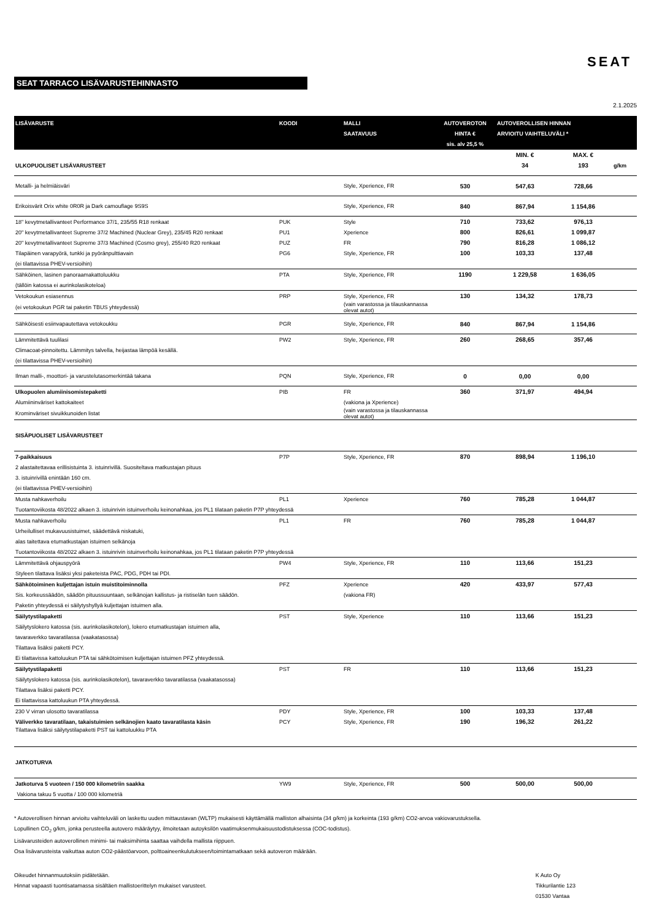SEAT
SEAT TARRACO LISÄVARUSTEHINNASTO
2.1.2025
| LISÄVARUSTE | KOODI | MALLI SAATAVUUS | AUTOVEROTON HINTA € sis. alv 25,5 % | AUTOVEROLLISEN HINNAN ARVIOITU VAIHTELUVÄLI * | | |
| --- | --- | --- | --- | --- | --- | --- |
| | | | | MIN. € | MAX. € | |
| ULKOPUOLISET LISÄVARUSTEET | | | | 34 | 193 | g/km |
| Metalli- ja helmiäisväri | | Style, Xperience, FR | 530 | 547,63 | 728,66 | |
| Erikoisvärit Orix white 0R0R ja Dark camouflage 9S9S | | Style, Xperience, FR | 840 | 867,94 | 1 154,86 | |
| 18" kevytmetallivanteet Performance 37/1, 235/55 R18 renkaat | PUK | Style | 710 | 733,62 | 976,13 | |
| 20" kevytmetallivanteet Supreme 37/2 Machined (Nuclear Grey), 235/45 R20 renkaat | PU1 | Xperience | 800 | 826,61 | 1 099,87 | |
| 20" kevytmetallivanteet Supreme 37/3 Machined (Cosmo grey), 255/40 R20 renkaat | PUZ | FR | 790 | 816,28 | 1 086,12 | |
| Tilapäinen varapyörä, tunkki ja pyöränpulttiavain | PG6 | Style, Xperience, FR | 100 | 103,33 | 137,48 | |
| (ei tilattavissa PHEV-versioihin) | | | | | | |
| Sähköinen, lasinen panoraamakattoluukku | PTA | Style, Xperience, FR | 1190 | 1 229,58 | 1 636,05 | |
| (tällöin katossa ei aurinkolasikoteloa) | | | | | | |
| Vetokoukun esiasennus | PRP | Style, Xperience, FR | 130 | 134,32 | 178,73 | |
| (ei vetokoukun PGR tai paketin TBUS yhteydessä) | | (vain varastossa ja tilauskannassa olevat autot) | | | | |
| Sähköisesti esiinvapautettava vetokoukku | PGR | Style, Xperience, FR | 840 | 867,94 | 1 154,86 | |
| Lämmitettävä tuulilasi | PW2 | Style, Xperience, FR | 260 | 268,65 | 357,46 | |
| Climacoat-pinnoitettu. Lämmitys talvella, heijastaa lämpöä kesällä. | | | | | | |
| (ei tilattavissa PHEV-versioihin) | | | | | | |
| Ilman malli-, moottori- ja varustelutasomerkintää takana | PQN | Style, Xperience, FR | 0 | 0,00 | 0,00 | |
| Ulkopuolen alumiinisomistepaketti | PIB | FR | 360 | 371,97 | 494,94 | |
| Alumiininväriset kattokaiteet | | (vakiona ja Xperience) | | | | |
| Krominväriset sivuikkunoiden listat | | (vain varastossa ja tilauskannassa olevat autot) | | | | |
| SISÄPUOLISET LISÄVARUSTEET | | | | | | |
| 7-paikkaisuus | P7P | Style, Xperience, FR | 870 | 898,94 | 1 196,10 | |
| 2 alastaitettavaa erillisistuinta 3. istuinrivillä. Suositeltava matkustajan pituus | | | | | | |
| 3. istuinrivillä enintään 160 cm. | | | | | | |
| (ei tilattavissa PHEV-versioihin) | | | | | | |
| Musta nahkaverhoilu | PL1 | Xperience | 760 | 785,28 | 1 044,87 | |
| Tuotantoviikosta 48/2022 alkaen 3. istuinrivin istuinverhoilu keinonahkaa, jos PL1 tilataan paketin P7P yhteydessä | | | | | | |
| Musta nahkaverhoilu | PL1 | FR | 760 | 785,28 | 1 044,87 | |
| Urheilulliset mukavuusistuimet, säädettävä niskatuki, | | | | | | |
| alas taitettava etumatkustajan istuimen selkänoja | | | | | | |
| Tuotantoviikosta 48/2022 alkaen 3. istuinrivin istuinverhoilu keinonahkaa, jos PL1 tilataan paketin P7P yhteydessä | | | | | | |
| Lämmitettävä ohjauspyörä | PW4 | Style, Xperience, FR | 110 | 113,66 | 151,23 | |
| Styleen tilattava lisäksi yksi paketeista PAC, PDG, PDH tai PDI. | | | | | | |
| Sähkötoiminen kuljettajan istuin muistitoiminnolla | PFZ | Xperience | 420 | 433,97 | 577,43 | |
| Sis. korkeussäädön, säädön pituussuuntaan, selkänojan kallistus- ja ristiselän tuen säädön. | | (vakiona FR) | | | | |
| Paketin yhteydessä ei säilytyshyllyä kuljettajan istuimen alla. | | | | | | |
| Säilytystilapaketti | PST | Style, Xperience | 110 | 113,66 | 151,23 | |
| Säilytyslokero katossa (sis. aurinkolasikotelon), lokero etumatkustajan istuimen alla, | | | | | | |
| tavaraverkko tavaratilassa (vaakatasossa) | | | | | | |
| Tilattava lisäksi paketti PCY. | | | | | | |
| Ei tilattavissa kattoluukun PTA tai sähkötoimisen kuljettajan istuimen PFZ yhteydessä. | | | | | | |
| Säilytystilapaketti | PST | FR | 110 | 113,66 | 151,23 | |
| Säilytyslokero katossa (sis. aurinkolasikotelon), tavaraverkko tavaratilassa (vaakatasossa) | | | | | | |
| Tilattava lisäksi paketti PCY. | | | | | | |
| Ei tilattavissa kattoluukun PTA yhteydessä. | | | | | | |
| 230 V virran ulosotto tavaratilassa | PDY | Style, Xperience, FR | 100 | 103,33 | 137,48 | |
| Väliverkko tavaratilaan, takaistuimien selkänojien kaato tavaratilasta käsin | PCY | Style, Xperience, FR | 190 | 196,32 | 261,22 | |
| Tilattava lisäksi säilytystilapaketti PST tai kattoluukku PTA | | | | | | |
| JATKOTURVA | | | | | | |
| Jatkoturva 5 vuoteen / 150 000 kilometriin saakka | YW9 | Style, Xperience, FR | 500 | 500,00 | 500,00 | |
| Vakiona takuu 5 vuotta / 100 000 kilometriä | | | | | | |
* Autoverollisen hinnan arvioitu vaihteluväli on laskettu uuden mittaustavan (WLTP) mukaisesti käyttämällä malliston alhaisinta (34 g/km) ja korkeinta (193 g/km) CO2-arvoa vakiovarustuksella.
Lopullinen CO<sub>2</sub> g/km, jonka perusteella autovero määräytyy, ilmoitetaan autoyksilön vaatimuksenmukaisuustodistuksessa (COC-todistus).
Lisävarusteiden autoverollinen minimi- tai maksimihinta saattaa vaihdella mallista riippuen.
Osa lisävarusteista vaikuttaa auton CO2-päästöarvoon, polttoaineenkulutukseen/toimintamatkaan sekä autoveron määrään.
Oikeudet hinnanmuutoksiin pidätetään.
Hinnat vapaasti tuontisatamassa sisältäen mallistoerittelyn mukaiset varusteet.
K Auto Oy
Tikkurilantie 123
01530 Vantaa